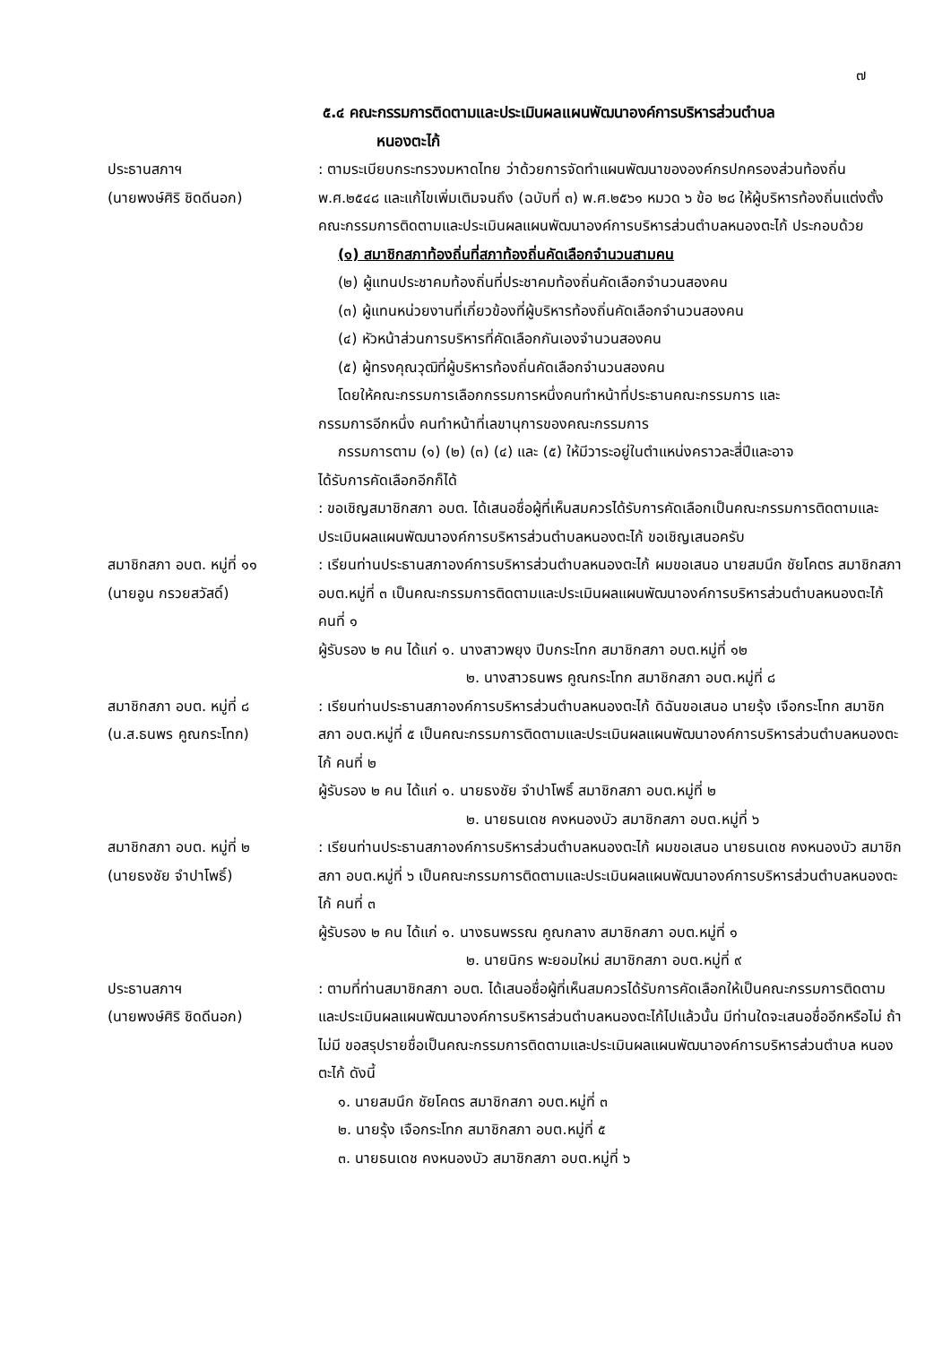๗
๕.๔ คณะกรรมการติดตามและประเมินผลแผนพัฒนาองค์การบริหารส่วนตำบล
หนองตะไก้
ประธานสภาฯ
(นายพงษ์ศิริ ชิดดีนอก)
: ตามระเบียบกระทรวงมหาดไทย ว่าด้วยการจัดทำแผนพัฒนาขององค์กรปกครองส่วนท้องถิ่น พ.ศ.๒๕๔๘ และแก้ไขเพิ่มเติมจนถึง (ฉบับที่ ๓) พ.ศ.๒๕๖๑ หมวด ๖ ข้อ ๒๘ ให้ผู้บริหารท้องถิ่นแต่งตั้งคณะกรรมการติดตามและประเมินผลแผนพัฒนาองค์การบริหารส่วนตำบลหนองตะไก้ ประกอบด้วย
(๑) สมาชิกสภาท้องถิ่นที่สภาท้องถิ่นคัดเลือกจำนวนสามคน
(๒) ผู้แทนประชาคมท้องถิ่นที่ประชาคมท้องถิ่นคัดเลือกจำนวนสองคน
(๓) ผู้แทนหน่วยงานที่เกี่ยวข้องที่ผู้บริหารท้องถิ่นคัดเลือกจำนวนสองคน
(๔) หัวหน้าส่วนการบริหารที่คัดเลือกกันเองจำนวนสองคน
(๕) ผู้ทรงคุณวุฒิที่ผู้บริหารท้องถิ่นคัดเลือกจำนวนสองคน
โดยให้คณะกรรมการเลือกกรรมการหนึ่งคนทำหน้าที่ประธานคณะกรรมการ และ
กรรมการอีกหนึ่ง คนทำหน้าที่เลขานุการของคณะกรรมการ
กรรมการตาม (๑) (๒) (๓) (๔) และ (๕) ให้มีวาระอยู่ในตำแหน่งคราวละสี่ปีและอาจ
ได้รับการคัดเลือกอีกก็ได้
: ขอเชิญสมาชิกสภา อบต. ได้เสนอชื่อผู้ที่เห็นสมควรได้รับการคัดเลือกเป็นคณะกรรมการติดตามและประเมินผลแผนพัฒนาองค์การบริหารส่วนตำบลหนองตะไก้ ขอเชิญเสนอครับ
สมาชิกสภา อบต. หมู่ที่ ๑๑
(นายอูน กรวยสวัสดิ์)
: เรียนท่านประธานสภาองค์การบริหารส่วนตำบลหนองตะไก้ ผมขอเสนอ นายสมนึก ชัยโคตร สมาชิกสภา อบต.หมู่ที่ ๓ เป็นคณะกรรมการติดตามและประเมินผลแผนพัฒนาองค์การบริหารส่วนตำบลหนองตะไก้ คนที่ ๑
ผู้รับรอง ๒ คน ได้แก่ ๑. นางสาวพยุง ปีบกระโทก สมาชิกสภา อบต.หมู่ที่ ๑๒
๒. นางสาวธนพร คูณกระโทก สมาชิกสภา อบต.หมู่ที่ ๘
สมาชิกสภา อบต. หมู่ที่ ๘
(น.ส.ธนพร คูณกระโทก)
: เรียนท่านประธานสภาองค์การบริหารส่วนตำบลหนองตะไก้ ดิฉันขอเสนอ นายรุ้ง เจือกระโทก สมาชิกสภา อบต.หมู่ที่ ๕ เป็นคณะกรรมการติดตามและประเมินผลแผนพัฒนาองค์การบริหารส่วนตำบลหนองตะไก้ คนที่ ๒
ผู้รับรอง ๒ คน ได้แก่ ๑. นายธงชัย จำปาโพธิ์ สมาชิกสภา อบต.หมู่ที่ ๒
๒. นายธนเดช คงหนองบัว สมาชิกสภา อบต.หมู่ที่ ๖
สมาชิกสภา อบต. หมู่ที่ ๒
(นายธงชัย จำปาโพธิ์)
: เรียนท่านประธานสภาองค์การบริหารส่วนตำบลหนองตะไก้ ผมขอเสนอ นายธนเดช คงหนองบัว สมาชิกสภา อบต.หมู่ที่ ๖ เป็นคณะกรรมการติดตามและประเมินผลแผนพัฒนาองค์การบริหารส่วนตำบลหนองตะไก้ คนที่ ๓
ผู้รับรอง ๒ คน ได้แก่ ๑. นางธนพรรณ คูณกลาง สมาชิกสภา อบต.หมู่ที่ ๑
๒. นายนิกร พะยอมใหม่ สมาชิกสภา อบต.หมู่ที่ ๙
ประธานสภาฯ
(นายพงษ์ศิริ ชิดดีนอก)
: ตามที่ท่านสมาชิกสภา อบต. ได้เสนอชื่อผู้ที่เห็นสมควรได้รับการคัดเลือกให้เป็นคณะกรรมการติดตามและประเมินผลแผนพัฒนาองค์การบริหารส่วนตำบลหนองตะไก้ไปแล้วนั้น มีท่านใดจะเสนอชื่ออีกหรือไม่ ถ้าไม่มี ขอสรุปรายชื่อเป็นคณะกรรมการติดตามและประเมินผลแผนพัฒนาองค์การบริหารส่วนตำบล หนองตะไก้ ดังนี้
๑. นายสมนึก ชัยโคตร สมาชิกสภา อบต.หมู่ที่ ๓
๒. นายรุ้ง เจือกระโทก สมาชิกสภา อบต.หมู่ที่ ๕
๓. นายธนเดช คงหนองบัว สมาชิกสภา อบต.หมู่ที่ ๖